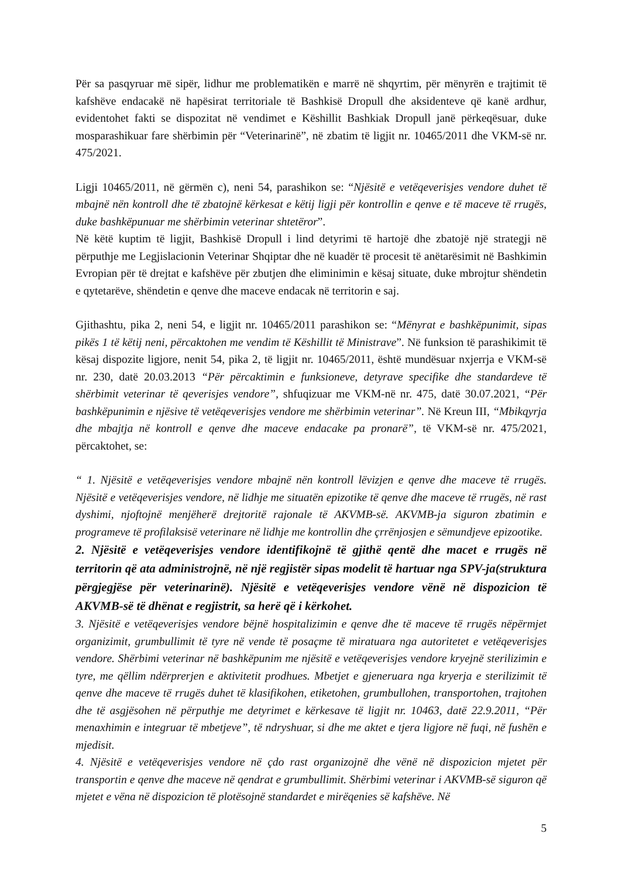Për sa pasqyruar më sipër, lidhur me problematikën e marrë në shqyrtim, për mënyrën e trajtimit të kafshëve endacakë në hapësirat territoriale të Bashkisë Dropull dhe aksidenteve që kanë ardhur, evidentohet fakti se dispozitat në vendimet e Këshillit Bashkiak Dropull janë përkeqësuar, duke mosparashikuar fare shërbimin për “Veterinarinë”, në zbatim të ligjit nr. 10465/2011 dhe VKM-së nr. 475/2021.
Ligji 10465/2011, në gërmën c), neni 54, parashikon se: “Njësitë e vetëqeverisjes vendore duhet të mbajnë nën kontroll dhe të zbatojnë kërkesat e këtij ligji për kontrollin e qenve e të maceve të rrugës, duke bashkëpunuar me shërbimin veterinar shtetëror”.
Në këtë kuptim të ligjit, Bashkisë Dropull i lind detyrimi të hartojë dhe zbatojë një strategji në përputhje me Legjislacionin Veterinar Shqiptar dhe në kuadër të procesit të anëtarësimit në Bashkimin Evropian për të drejtat e kafshëve për zbutjen dhe eliminimin e kësaj situate, duke mbrojtur shëndetin e qytetarëve, shëndetin e qenve dhe maceve endacak në territorin e saj.
Gjithashtu, pika 2, neni 54, e ligjit nr. 10465/2011 parashikon se: “Mënyrat e bashkëpunimit, sipas pikës 1 të këtij neni, përcaktohen me vendim të Këshillit të Ministrave”. Në funksion të parashikimit të kësaj dispozite ligjore, nenit 54, pika 2, të ligjit nr. 10465/2011, është mundësuar nxjerrja e VKM-së nr. 230, datë 20.03.2013 “Për përcaktimin e funksioneve, detyrave specifike dhe standardeve të shërbimit veterinar të qeverisjes vendore”, shfuqizuar me VKM-në nr. 475, datë 30.07.2021, “Për bashkëpunimin e njësive të vetëqeverisjes vendore me shërbimin veterinar”. Në Kreun III, “Mbikqyrja dhe mbajtja në kontroll e qenve dhe maceve endacake pa pronarë”, të VKM-së nr. 475/2021, përcaktohet, se:
“ 1. Njësitë e vetëqeverisjes vendore mbajnë nën kontroll lëvizjen e qenve dhe maceve të rrugës. Njësitë e vetëqeverisjes vendore, në lidhje me situatën epizotike të qenve dhe maceve të rrugës, në rast dyshimi, njoftojnë menjëherë drejtoritë rajonale të AKVMB-së. AKVMB-ja siguron zbatimin e programeve të profilaksisë veterinare në lidhje me kontrollin dhe çrrënjosjen e sëmundjeve epizootike.
2. Njësitë e vetëqeverisjes vendore identifikojnë të gjithë qentë dhe macet e rrugës në territorin që ata administrojnë, në një regjistër sipas modelit të hartuar nga SPV-ja(struktura përgjegjëse për veterinarinë). Njësitë e vetëqeverisjes vendore vënë në dispozicion të AKVMB-së të dhënat e regjistrit, sa herë që i kërkohet.
3. Njësitë e vetëqeverisjes vendore bëjnë hospitalizimin e qenve dhe të maceve të rrugës nëpërmjet organizimit, grumbullimit të tyre në vende të posaçme të miratuara nga autoritetet e vetëqeverisjes vendore. Shërbimi veterinar në bashkëpunim me njësitë e vetëqeverisjes vendore kryejnë sterilizimin e tyre, me qëllim ndërprerjen e aktivitetit prodhues. Mbetjet e gjeneruara nga kryerja e sterilizimit të qenve dhe maceve të rrugës duhet të klasifikohen, etiketohen, grumbullohen, transportohen, trajtohen dhe të asgjësohen në përputhje me detyrimet e kërkesave të ligjit nr. 10463, datë 22.9.2011, “Për menaxhimin e integruar të mbetjeve”, të ndryshuar, si dhe me aktet e tjera ligjore në fuqi, në fushën e mjedisit.
4. Njësitë e vetëqeverisjes vendore në çdo rast organizojnë dhe vënë në dispozicion mjetet për transportin e qenve dhe maceve në qendrat e grumbullimit. Shërbimi veterinar i AKVMB-së siguron që mjetet e vëna në dispozicion të plotësojnë standardet e mirëqenies së kafshëve. Në
5